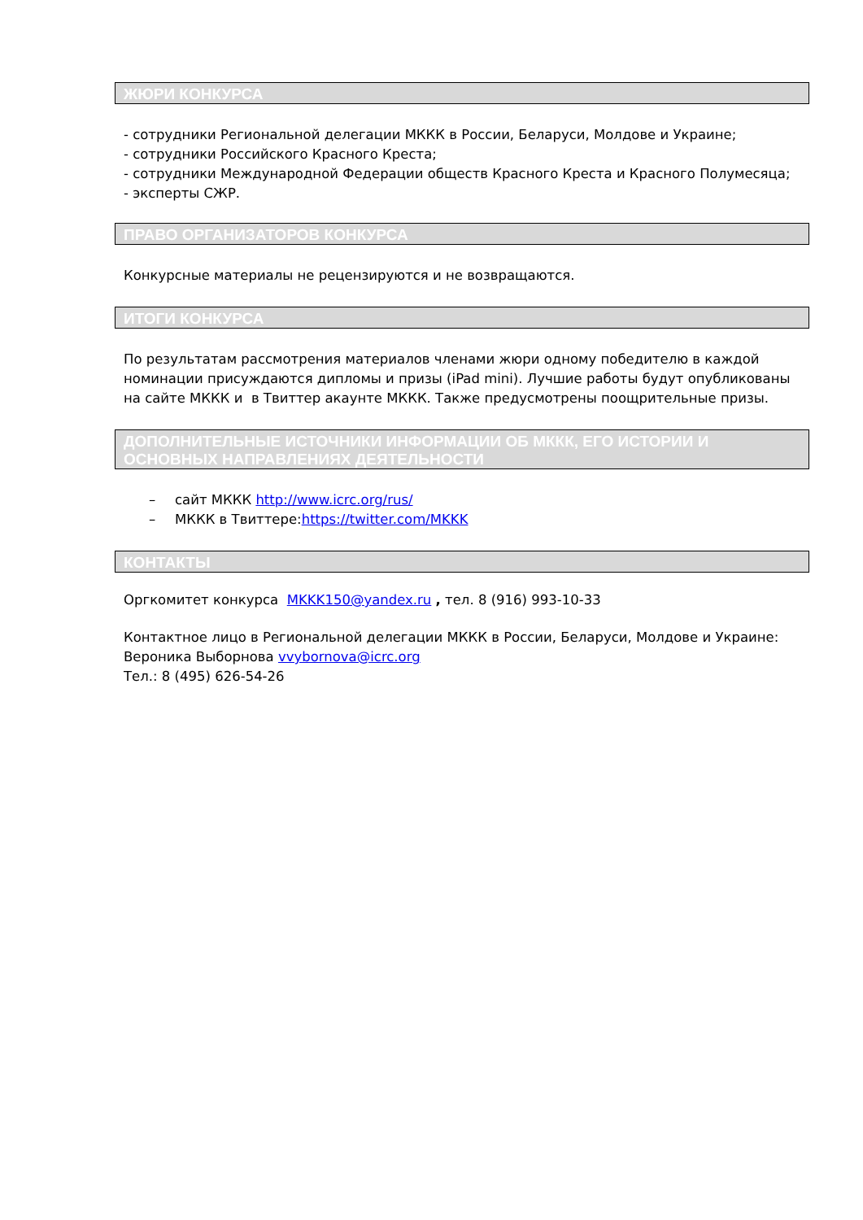ЖЮРИ КОНКУРСА
- сотрудники Региональной делегации МККК в России, Беларуси, Молдове и Украине;
- сотрудники Российского Красного Креста;
- сотрудники Международной Федерации обществ Красного Креста и Красного Полумесяца;
- эксперты СЖР.
ПРАВО ОРГАНИЗАТОРОВ КОНКУРСА
Конкурсные материалы не рецензируются и не возвращаются.
ИТОГИ КОНКУРСА
По результатам рассмотрения материалов членами жюри одному победителю в каждой номинации присуждаются дипломы и призы (iPad mini). Лучшие работы будут опубликованы на сайте МККК и в Твиттер акаунте МККК. Также предусмотрены поощрительные призы.
ДОПОЛНИТЕЛЬНЫЕ ИСТОЧНИКИ ИНФОРМАЦИИ ОБ МККК, ЕГО ИСТОРИИ И ОСНОВНЫХ НАПРАВЛЕНИЯХ ДЕЯТЕЛЬНОСТИ
– сайт МККК http://www.icrc.org/rus/
– МККК в Твиттере:https://twitter.com/MKKK
КОНТАКТЫ
Оргкомитет конкурса MKKK150@yandex.ru , тел. 8 (916) 993-10-33
Контактное лицо в Региональной делегации МККК в России, Беларуси, Молдове и Украине:
Вероника Выборнова vvybornova@icrc.org
Тел.: 8 (495) 626-54-26